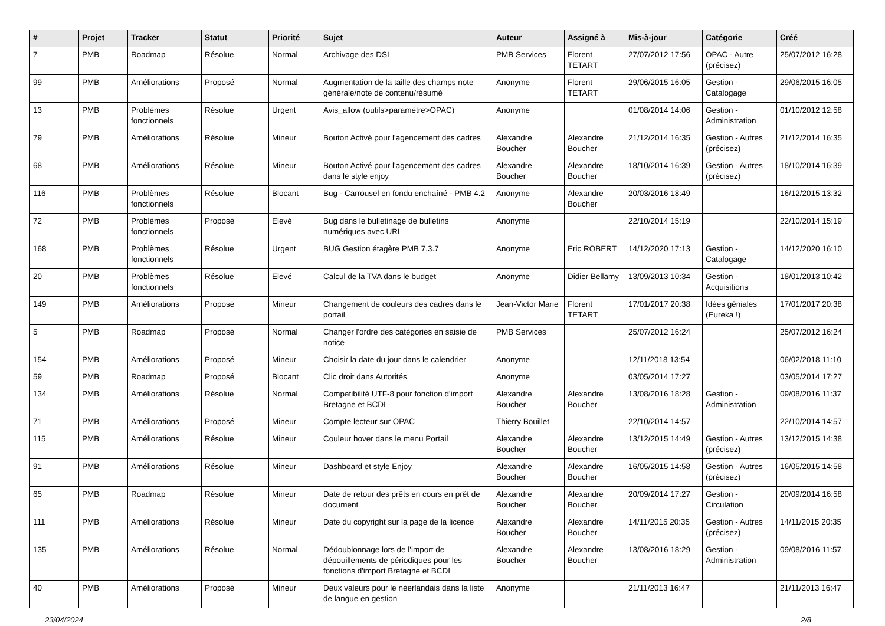| # | Projet | Tracker | Statut | Priorité | Sujet | Auteur | Assigné à | Mis-à-jour | Catégorie | Créé |
| --- | --- | --- | --- | --- | --- | --- | --- | --- | --- | --- |
| 7 | PMB | Roadmap | Résolue | Normal | Archivage des DSI | PMB Services | Florent TETART | 27/07/2012 17:56 | OPAC - Autre (précisez) | 25/07/2012 16:28 |
| 99 | PMB | Améliorations | Proposé | Normal | Augmentation de la taille des champs note générale/note de contenu/résumé | Anonyme | Florent TETART | 29/06/2015 16:05 | Gestion - Catalogage | 29/06/2015 16:05 |
| 13 | PMB | Problèmes fonctionnels | Résolue | Urgent | Avis_allow (outils>paramètre>OPAC) | Anonyme | | 01/08/2014 14:06 | Gestion - Administration | 01/10/2012 12:58 |
| 79 | PMB | Améliorations | Résolue | Mineur | Bouton Activé pour l'agencement des cadres | Alexandre Boucher | Alexandre Boucher | 21/12/2014 16:35 | Gestion - Autres (précisez) | 21/12/2014 16:35 |
| 68 | PMB | Améliorations | Résolue | Mineur | Bouton Activé pour l'agencement des cadres dans le style enjoy | Alexandre Boucher | Alexandre Boucher | 18/10/2014 16:39 | Gestion - Autres (précisez) | 18/10/2014 16:39 |
| 116 | PMB | Problèmes fonctionnels | Résolue | Blocant | Bug - Carrousel en fondu enchaîné - PMB 4.2 | Anonyme | Alexandre Boucher | 20/03/2016 18:49 | | 16/12/2015 13:32 |
| 72 | PMB | Problèmes fonctionnels | Proposé | Elevé | Bug dans le bulletinage de bulletins numériques avec URL | Anonyme | | 22/10/2014 15:19 | | 22/10/2014 15:19 |
| 168 | PMB | Problèmes fonctionnels | Résolue | Urgent | BUG Gestion étagère PMB 7.3.7 | Anonyme | Eric ROBERT | 14/12/2020 17:13 | Gestion - Catalogage | 14/12/2020 16:10 |
| 20 | PMB | Problèmes fonctionnels | Résolue | Elevé | Calcul de la TVA dans le budget | Anonyme | Didier Bellamy | 13/09/2013 10:34 | Gestion - Acquisitions | 18/01/2013 10:42 |
| 149 | PMB | Améliorations | Proposé | Mineur | Changement de couleurs des cadres dans le portail | Jean-Victor Marie | Florent TETART | 17/01/2017 20:38 | Idées géniales (Eureka !) | 17/01/2017 20:38 |
| 5 | PMB | Roadmap | Proposé | Normal | Changer l'ordre des catégories en saisie de notice | PMB Services | | 25/07/2012 16:24 | | 25/07/2012 16:24 |
| 154 | PMB | Améliorations | Proposé | Mineur | Choisir la date du jour dans le calendrier | Anonyme | | 12/11/2018 13:54 | | 06/02/2018 11:10 |
| 59 | PMB | Roadmap | Proposé | Blocant | Clic droit dans Autorités | Anonyme | | 03/05/2014 17:27 | | 03/05/2014 17:27 |
| 134 | PMB | Améliorations | Résolue | Normal | Compatibilité UTF-8 pour fonction d'import Bretagne et BCDI | Alexandre Boucher | Alexandre Boucher | 13/08/2016 18:28 | Gestion - Administration | 09/08/2016 11:37 |
| 71 | PMB | Améliorations | Proposé | Mineur | Compte lecteur sur OPAC | Thierry Bouillet | | 22/10/2014 14:57 | | 22/10/2014 14:57 |
| 115 | PMB | Améliorations | Résolue | Mineur | Couleur hover dans le menu Portail | Alexandre Boucher | Alexandre Boucher | 13/12/2015 14:49 | Gestion - Autres (précisez) | 13/12/2015 14:38 |
| 91 | PMB | Améliorations | Résolue | Mineur | Dashboard et style Enjoy | Alexandre Boucher | Alexandre Boucher | 16/05/2015 14:58 | Gestion - Autres (précisez) | 16/05/2015 14:58 |
| 65 | PMB | Roadmap | Résolue | Mineur | Date de retour des prêts en cours en prêt de document | Alexandre Boucher | Alexandre Boucher | 20/09/2014 17:27 | Gestion - Circulation | 20/09/2014 16:58 |
| 111 | PMB | Améliorations | Résolue | Mineur | Date du copyright sur la page de la licence | Alexandre Boucher | Alexandre Boucher | 14/11/2015 20:35 | Gestion - Autres (précisez) | 14/11/2015 20:35 |
| 135 | PMB | Améliorations | Résolue | Normal | Dédoublonnage lors de l'import de dépouillements de périodiques pour les fonctions d'import Bretagne et BCDI | Alexandre Boucher | Alexandre Boucher | 13/08/2016 18:29 | Gestion - Administration | 09/08/2016 11:57 |
| 40 | PMB | Améliorations | Proposé | Mineur | Deux valeurs pour le néerlandais dans la liste de langue en gestion | Anonyme | | 21/11/2013 16:47 | | 21/11/2013 16:47 |
23/04/2024 2/8